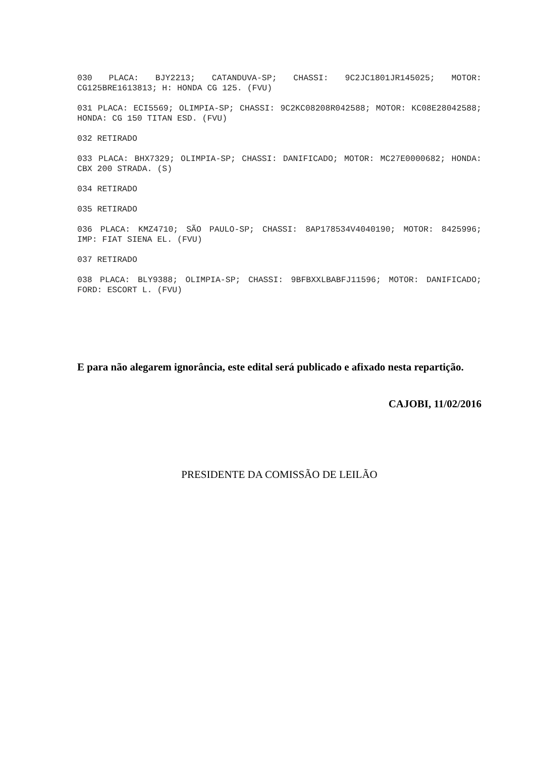030 PLACA: BJY2213; CATANDUVA-SP; CHASSI: 9C2JC1801JR145025; MOTOR: CG125BRE1613813; H: HONDA CG 125. (FVU)
031 PLACA: ECI5569; OLIMPIA-SP; CHASSI: 9C2KC08208R042588; MOTOR: KC08E28042588; HONDA: CG 150 TITAN ESD. (FVU)
032 RETIRADO
033 PLACA: BHX7329; OLIMPIA-SP; CHASSI: DANIFICADO; MOTOR: MC27E0000682; HONDA: CBX 200 STRADA. (S)
034 RETIRADO
035 RETIRADO
036 PLACA: KMZ4710; SÃO PAULO-SP; CHASSI: 8AP178534V4040190; MOTOR: 8425996; IMP: FIAT SIENA EL. (FVU)
037 RETIRADO
038 PLACA: BLY9388; OLIMPIA-SP; CHASSI: 9BFBXXLBABFJ11596; MOTOR: DANIFICADO; FORD: ESCORT L. (FVU)
E para não alegarem ignorância, este edital será publicado e afixado nesta repartição.
CAJOBI, 11/02/2016
PRESIDENTE DA COMISSÃO DE LEILÃO